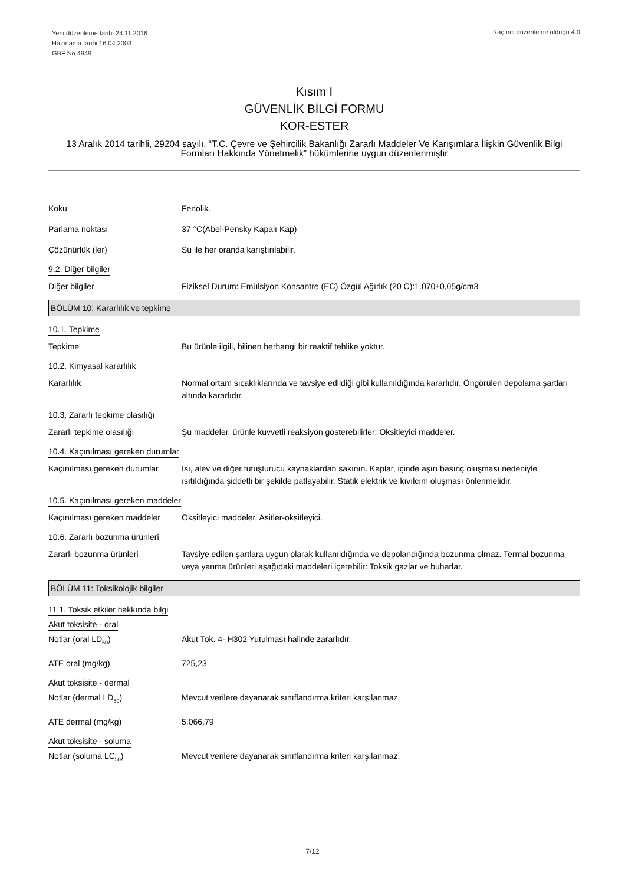Yeni düzenleme tarihi 24.11.2016
Hazırlama tarihi 16.04.2003
GBF No 4949
Kaçıncı düzenleme olduğu 4.0
Kısım I
GÜVENLİK BİLGİ FORMU
KOR-ESTER
13 Aralık 2014 tarihli, 29204 sayılı, “T.C. Çevre ve Şehircilik Bakanlığı Zararlı Maddeler Ve Karışımlara İlişkin Güvenlik Bilgi Formları Hakkında Yönetmelik” hükümlerine uygun düzenlenmiştir
Koku Fenolik.
Parlama noktası 37 °C(Abel-Pensky Kapalı Kap)
Çözünürlük (ler) Su ile her oranda karıştırılabilir.
9.2. Diğer bilgiler
Diğer bilgiler Fiziksel Durum: Emülsiyon Konsantre (EC) Özgül Ağırlık (20 C):1.070±0,05g/cm3
BÖLÜM 10: Kararlılık ve tepkime
10.1. Tepkime
Tepkime Bu ürünle ilgili, bilinen herhangi bir reaktif tehlike yoktur.
10.2. Kimyasal kararlılık
Kararlılık Normal ortam sıcaklıklarında ve tavsiye edildiği gibi kullanıldığında kararlıdır. Öngörülen depolama şartları altında kararlıdır.
10.3. Zararlı tepkime olasılığı
Zararlı tepkime olasılığı Şu maddeler, ürünle kuvvetli reaksiyon gösterebilirler: Oksitleyici maddeler.
10.4. Kaçınılması gereken durumlar
Kaçınılması gereken durumlar
Isı, alev ve diğer tutuşturucu kaynaklardan sakının. Kaplar, içinde aşırı basınç oluşması nedeniyle ısıtıldığında şiddetli bir şekilde patlayabilir. Statik elektrik ve kıvılcım oluşması önlenmelidir.
10.5. Kaçınılması gereken maddeler
Kaçınılması gereken maddeler
Oksitleyici maddeler. Asitler-oksitleyici.
10.6. Zararlı bozunma ürünleri
Zararlı bozunma ürünleri Tavsiye edilen şartlara uygun olarak kullanıldığında ve depolandığında bozunma olmaz. Termal bozunma veya yanma ürünleri aşağıdaki maddeleri içerebilir: Toksik gazlar ve buharlar.
BÖLÜM 11: Toksikolojik bilgiler
11.1. Toksik etkiler hakkında bilgi
Akut toksisite - oral
Notlar (oral LD<sub>50</sub>) Akut Tok. 4- H302 Yutulması halinde zararlıdır.
ATE oral (mg/kg) 725,23
Akut toksisite - dermal
Notlar (dermal LD<sub>50</sub>) Mevcut verilere dayanarak sınıflandırma kriteri karşılanmaz.
ATE dermal (mg/kg) 5.066,79
Akut toksisite - soluma
Notlar (soluma LC<sub>50</sub>) Mevcut verilere dayanarak sınıflandırma kriteri karşılanmaz.
7/12